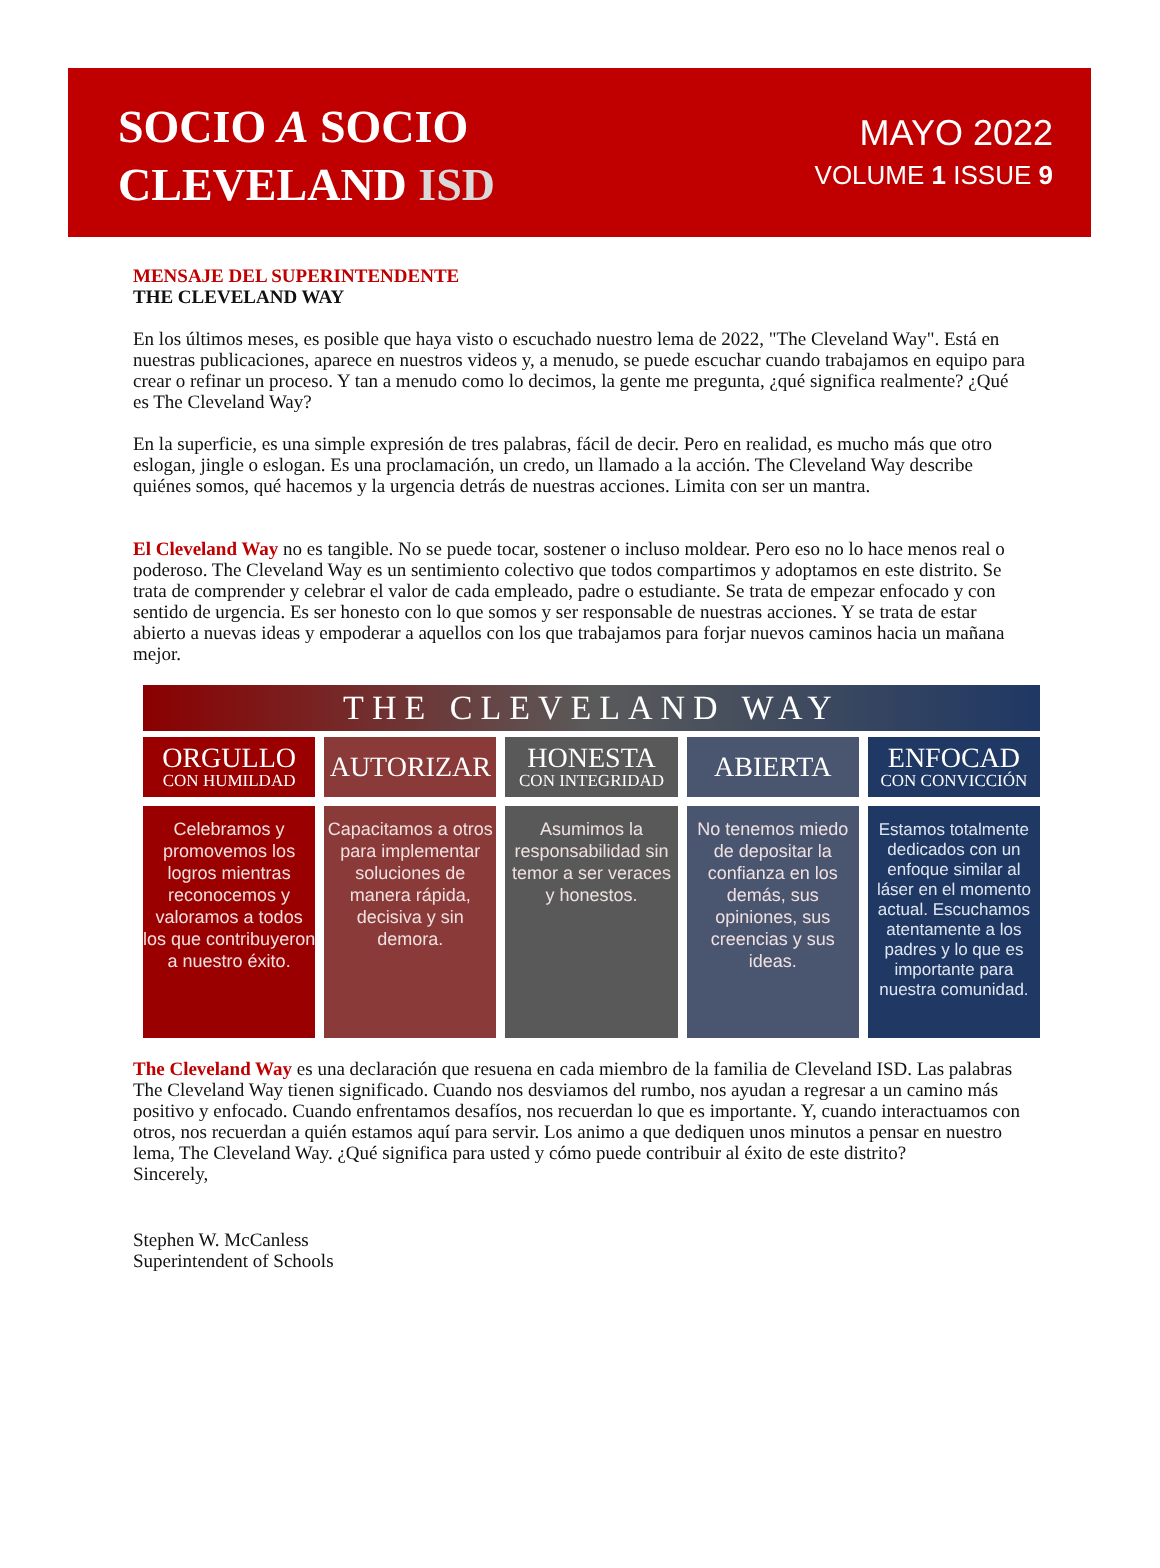SOCIO A SOCIO
CLEVELAND ISD
MAYO 2022
VOLUME 1 ISSUE 9
MENSAJE DEL SUPERINTENDENTE
THE CLEVELAND WAY
En los últimos meses, es posible que haya visto o escuchado nuestro lema de 2022, "The Cleveland Way". Está en nuestras publicaciones, aparece en nuestros videos y, a menudo, se puede escuchar cuando trabajamos en equipo para crear o refinar un proceso. Y tan a menudo como lo decimos, la gente me pregunta, ¿qué significa realmente? ¿Qué es The Cleveland Way?
En la superficie, es una simple expresión de tres palabras, fácil de decir. Pero en realidad, es mucho más que otro eslogan, jingle o eslogan. Es una proclamación, un credo, un llamado a la acción. The Cleveland Way describe quiénes somos, qué hacemos y la urgencia detrás de nuestras acciones. Limita con ser un mantra.
El Cleveland Way no es tangible. No se puede tocar, sostener o incluso moldear. Pero eso no lo hace menos real o poderoso. The Cleveland Way es un sentimiento colectivo que todos compartimos y adoptamos en este distrito. Se trata de comprender y celebrar el valor de cada empleado, padre o estudiante. Se trata de empezar enfocado y con sentido de urgencia. Es ser honesto con lo que somos y ser responsable de nuestras acciones. Y se trata de estar abierto a nuevas ideas y empoderar a aquellos con los que trabajamos para forjar nuevos caminos hacia un mañana mejor.
THE CLEVELAND WAY
ORGULLO
CON HUMILDAD
Celebramos y promovemos los logros mientras reconocemos y valoramos a todos los que contribuyeron a nuestro éxito.
AUTORIZAR
Capacitamos a otros para implementar soluciones de manera rápida, decisiva y sin demora.
HONESTA
CON INTEGRIDAD
Asumimos la responsabilidad sin temor a ser veraces y honestos.
ABIERTA
No tenemos miedo de depositar la confianza en los demás, sus opiniones, sus creencias y sus ideas.
ENFOCAD
CON CONVICCIÓN
Estamos totalmente dedicados con un enfoque similar al láser en el momento actual. Escuchamos atentamente a los padres y lo que es importante para nuestra comunidad.
The Cleveland Way es una declaración que resuena en cada miembro de la familia de Cleveland ISD. Las palabras The Cleveland Way tienen significado. Cuando nos desviamos del rumbo, nos ayudan a regresar a un camino más positivo y enfocado. Cuando enfrentamos desafíos, nos recuerdan lo que es importante. Y, cuando interactuamos con otros, nos recuerdan a quién estamos aquí para servir. Los animo a que dediquen unos minutos a pensar en nuestro lema, The Cleveland Way. ¿Qué significa para usted y cómo puede contribuir al éxito de este distrito?
Sincerely,
Stephen W. McCanless
Superintendent of Schools